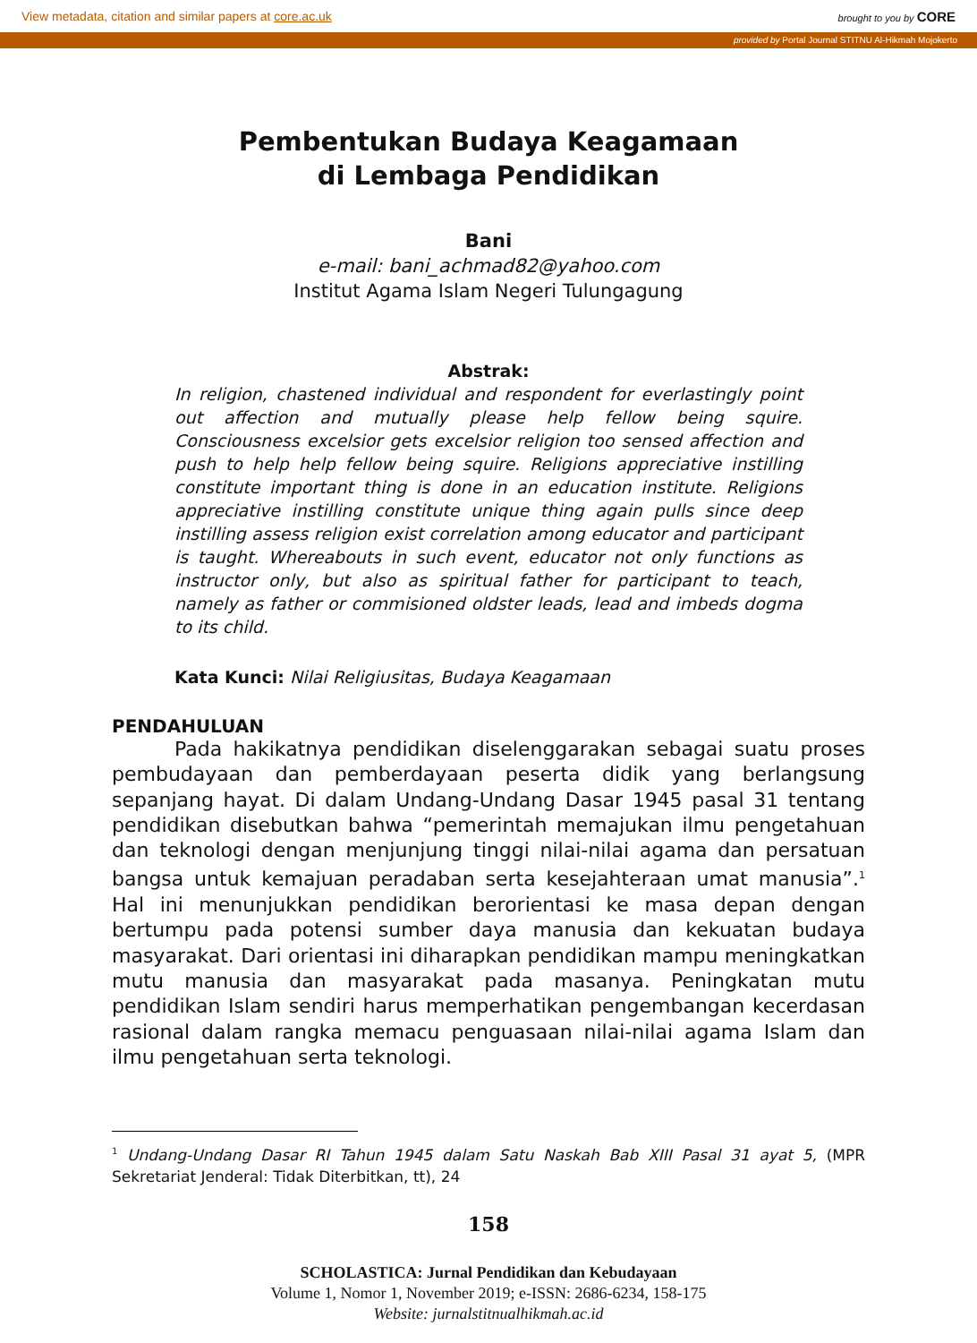View metadata, citation and similar papers at core.ac.uk brought to you by CORE
provided by Portal Journal STITNU Al-Hikmah Mojokerto
Pembentukan Budaya Keagamaan
di Lembaga Pendidikan
Bani
e-mail: bani_achmad82@yahoo.com
Institut Agama Islam Negeri Tulungagung
Abstrak:
In religion, chastened individual and respondent for everlastingly point out affection and mutually please help fellow being squire. Consciousness excelsior gets excelsior religion too sensed affection and push to help help fellow being squire. Religions appreciative instilling constitute important thing is done in an education institute. Religions appreciative instilling constitute unique thing again pulls since deep instilling assess religion exist correlation among educator and participant is taught. Whereabouts in such event, educator not only functions as instructor only, but also as spiritual father for participant to teach, namely as father or commisioned oldster leads, lead and imbeds dogma to its child.
Kata Kunci: Nilai Religiusitas, Budaya Keagamaan
PENDAHULUAN
Pada hakikatnya pendidikan diselenggarakan sebagai suatu proses pembudayaan dan pemberdayaan peserta didik yang berlangsung sepanjang hayat. Di dalam Undang-Undang Dasar 1945 pasal 31 tentang pendidikan disebutkan bahwa “pemerintah memajukan ilmu pengetahuan dan teknologi dengan menjunjung tinggi nilai-nilai agama dan persatuan bangsa untuk kemajuan peradaban serta kesejahteraan umat manusia”.<sup>1</sup> Hal ini menunjukkan pendidikan berorientasi ke masa depan dengan bertumpu pada potensi sumber daya manusia dan kekuatan budaya masyarakat. Dari orientasi ini diharapkan pendidikan mampu meningkatkan mutu manusia dan masyarakat pada masanya. Peningkatan mutu pendidikan Islam sendiri harus memperhatikan pengembangan kecerdasan rasional dalam rangka memacu penguasaan nilai-nilai agama Islam dan ilmu pengetahuan serta teknologi.
<sup>1</sup> Undang-Undang Dasar RI Tahun 1945 dalam Satu Naskah Bab XIII Pasal 31 ayat 5, (MPR Sekretariat Jenderal: Tidak Diterbitkan, tt), 24
158
SCHOLASTICA: Jurnal Pendidikan dan Kebudayaan
Volume 1, Nomor 1, November 2019; e-ISSN: 2686-6234, 158-175
Website: jurnalstitnualhikmah.ac.id